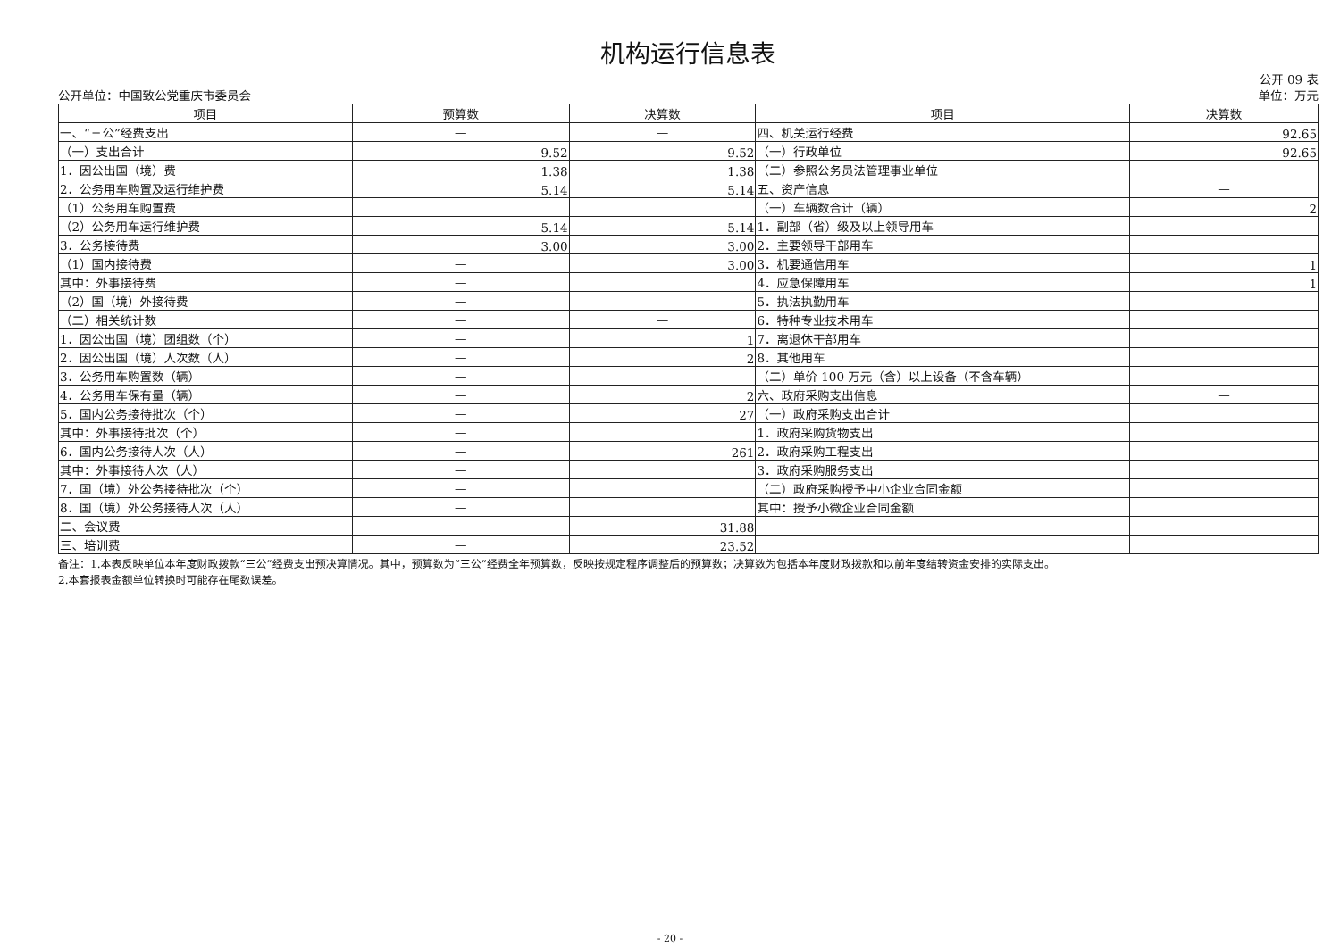机构运行信息表
公开 09 表
公开单位：中国致公党重庆市委员会 单位：万元
| 项目 | 预算数 | 决算数 | 项目 | 决算数 |
| --- | --- | --- | --- | --- |
| 一、“三公”经费支出 | — | — | 四、机关运行经费 | 92.65 |
| （一）支出合计 | 9.52 | 9.52 | （一）行政单位 | 92.65 |
| 1．因公出国（境）费 | 1.38 | 1.38 | （二）参照公务员法管理事业单位 | |
| 2．公务用车购置及运行维护费 | 5.14 | 5.14 | 五、资产信息 | — |
| （1）公务用车购置费 | | | （一）车辆数合计（辆） | 2 |
| （2）公务用车运行维护费 | 5.14 | 5.14 | 1．副部（省）级及以上领导用车 | |
| 3．公务接待费 | 3.00 | 3.00 | 2．主要领导干部用车 | |
| （1）国内接待费 | — | 3.00 | 3．机要通信用车 | 1 |
| 其中：外事接待费 | — | | 4．应急保障用车 | 1 |
| （2）国（境）外接待费 | — | | 5．执法执勤用车 | |
| （二）相关统计数 | — | — | 6．特种专业技术用车 | |
| 1．因公出国（境）团组数（个） | — | 1 | 7．离退休干部用车 | |
| 2．因公出国（境）人次数（人） | — | 2 | 8．其他用车 | |
| 3．公务用车购置数（辆） | — | | （二）单价 100 万元（含）以上设备（不含车辆） | |
| 4．公务用车保有量（辆） | — | 2 | 六、政府采购支出信息 | — |
| 5．国内公务接待批次（个） | — | 27 | （一）政府采购支出合计 | |
| 其中：外事接待批次（个） | — | | 1．政府采购货物支出 | |
| 6．国内公务接待人次（人） | — | 261 | 2．政府采购工程支出 | |
| 其中：外事接待人次（人） | — | | 3．政府采购服务支出 | |
| 7．国（境）外公务接待批次（个） | — | | （二）政府采购授予中小企业合同金额 | |
| 8．国（境）外公务接待人次（人） | — | | 其中：授予小微企业合同金额 | |
| 二、会议费 | — | 31.88 | | |
| 三、培训费 | — | 23.52 | | |
备注：1.本表反映单位本年度财政拨款“三公”经费支出预决算情况。其中，预算数为“三公”经费全年预算数，反映按规定程序调整后的预算数；决算数为包括本年度财政拨款和以前年度结转资金安排的实际支出。
2.本套报表金额单位转换时可能存在尾数误差。
- 20 -